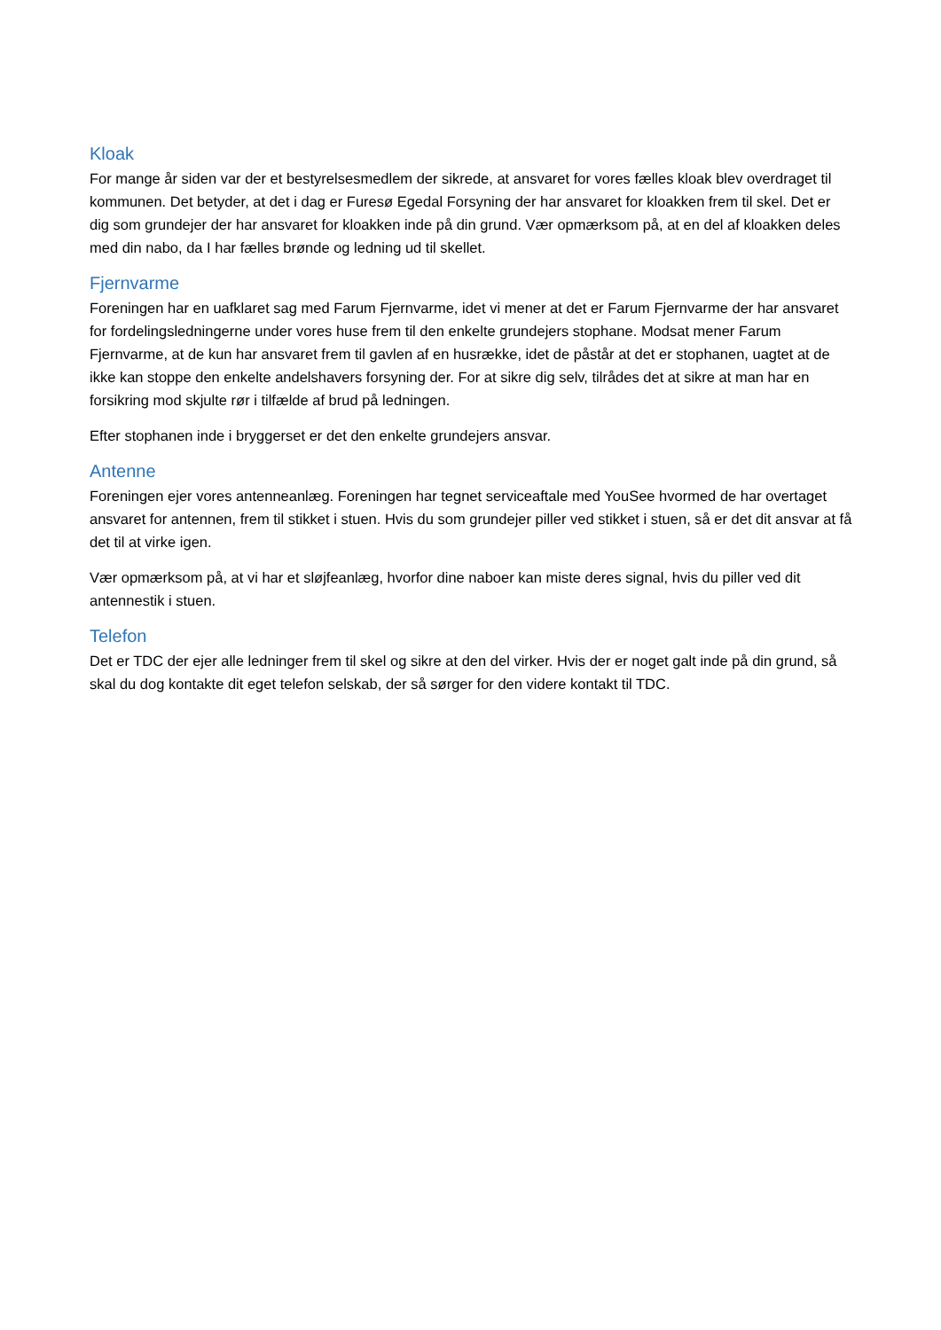Kloak
For mange år siden var der et bestyrelsesmedlem der sikrede, at ansvaret for vores fælles kloak blev overdraget til kommunen. Det betyder, at det i dag er Furesø Egedal Forsyning der har ansvaret for kloakken frem til skel. Det er dig som grundejer der har ansvaret for kloakken inde på din grund. Vær opmærksom på, at en del af kloakken deles med din nabo, da I har fælles brønde og ledning ud til skellet.
Fjernvarme
Foreningen har en uafklaret sag med Farum Fjernvarme, idet vi mener at det er Farum Fjernvarme der har ansvaret for fordelingsledningerne under vores huse frem til den enkelte grundejers stophane. Modsat mener Farum Fjernvarme, at de kun har ansvaret frem til gavlen af en husrække, idet de påstår at det er stophanen, uagtet at de ikke kan stoppe den enkelte andelshavers forsyning der. For at sikre dig selv, tilrådes det at sikre at man har en forsikring mod skjulte rør i tilfælde af brud på ledningen.
Efter stophanen inde i bryggerset er det den enkelte grundejers ansvar.
Antenne
Foreningen ejer vores antenneanlæg. Foreningen har tegnet serviceaftale med YouSee hvormed de har overtaget ansvaret for antennen, frem til stikket i stuen. Hvis du som grundejer piller ved stikket i stuen, så er det dit ansvar at få det til at virke igen.
Vær opmærksom på, at vi har et sløjfeanlæg, hvorfor dine naboer kan miste deres signal, hvis du piller ved dit antennestik i stuen.
Telefon
Det er TDC der ejer alle ledninger frem til skel og sikre at den del virker. Hvis der er noget galt inde på din grund, så skal du dog kontakte dit eget telefon selskab, der så sørger for den videre kontakt til TDC.